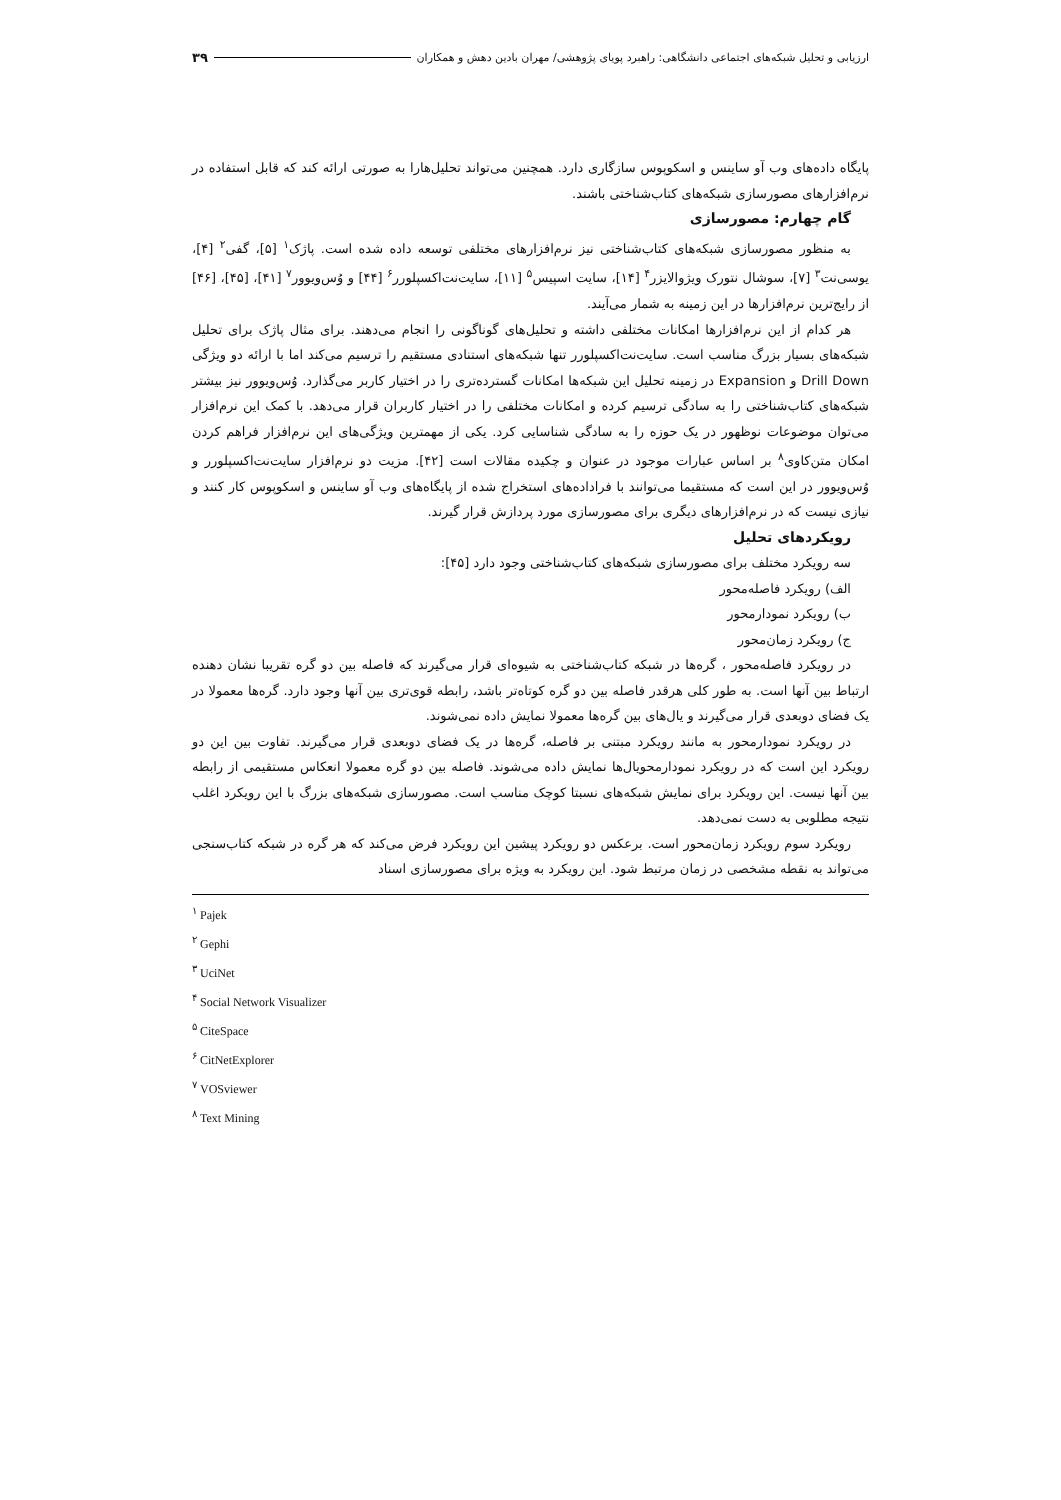ارزیابی و تحلیل شبکه‌های اجتماعی دانشگاهی: راهبرد پویای پژوهشی/ مهران بادین دهش و همکاران ۳۹
پایگاه داده‌های وب آو ساینس و اسکوپوس سازگاری دارد. همچنین می‌تواند تحلیل‌هارا به صورتی ارائه کند که قابل استفاده در نرم‌افزارهای مصورسازی شبکه‌های کتاب‌شناختی باشند.
گام چهارم: مصورسازی
به منظور مصورسازی شبکه‌های کتاب‌شناختی نیز نرم‌افزارهای مختلفی توسعه داده شده است. پاژک<sup>۱</sup> [۵]، گفی<sup>۲</sup> [۴]، یوسی‌نت<sup>۳</sup> [۷]، سوشال نتورک ویژوالایزر<sup>۴</sup> [۱۴]، سایت اسپیس<sup>۵</sup> [۱۱]، سایت‌نت‌اکسپلورر<sup>۶</sup> [۴۴] و وُس‌ویوور<sup>۷</sup> [۴۱]، [۴۵]، [۴۶] از رایج‌ترین نرم‌افزارها در این زمینه به شمار می‌آیند.
هر کدام از این نرم‌افزارها امکانات مختلفی داشته و تحلیل‌های گوناگونی را انجام می‌دهند. برای مثال پاژک برای تحلیل شبکه‌های بسیار بزرگ مناسب است. سایت‌نت‌اکسپلورر تنها شبکه‌های استنادی مستقیم را ترسیم می‌کند اما با ارائه دو ویژگی Drill Down و Expansion در زمینه تحلیل این شبکه‌ها امکانات گسترده‌تری را در اختیار کاربر می‌گذارد. وُس‌ویوور نیز بیشتر شبکه‌های کتاب‌شناختی را به سادگی ترسیم کرده و امکانات مختلفی را در اختیار کاربران قرار می‌دهد. با کمک این نرم‌افزار می‌توان موضوعات نوظهور در یک حوزه را به سادگی شناسایی کرد. یکی از مهمترین ویژگی‌های این نرم‌افزار فراهم کردن امکان متن‌کاوی<sup>۸</sup> بر اساس عبارات موجود در عنوان و چکیده مقالات است [۴۲]. مزیت دو نرم‌افزار سایت‌نت‌اکسپلورر و وُس‌ویوور در این است که مستقیما می‌توانند با فراداده‌های استخراج شده از پایگاه‌های وب آو ساینس و اسکوپوس کار کنند و نیازی نیست که در نرم‌افزارهای دیگری برای مصورسازی مورد پردازش قرار گیرند.
رویکردهای تحلیل
سه رویکرد مختلف برای مصورسازی شبکه‌های کتاب‌شناختی وجود دارد [۴۵]:
الف) رویکرد فاصله‌محور
ب) رویکرد نمودارمحور
ج) رویکرد زمان‌محور
در رویکرد فاصله‌محور ، گره‌ها در شبکه کتاب‌شناختی به شیوه‌ای قرار می‌گیرند که فاصله بین دو گره تقریبا نشان دهنده ارتباط بین آنها است. به طور کلی هرقدر فاصله بین دو گره کوتاه‌تر باشد، رابطه قوی‌تری بین آنها وجود دارد. گره‌ها معمولا در یک فضای دوبعدی قرار می‌گیرند و یال‌های بین گره‌ها معمولا نمایش داده نمی‌شوند.
در رویکرد نمودارمحور به مانند رویکرد مبتنی بر فاصله، گره‌ها در یک فضای دوبعدی قرار می‌گیرند. تفاوت بین این دو رویکرد این است که در رویکرد نمودارمحویال‌ها نمایش داده می‌شوند. فاصله بین دو گره معمولا انعکاس مستقیمی از رابطه بین آنها نیست. این رویکرد برای نمایش شبکه‌های نسبتا کوچک مناسب است. مصورسازی شبکه‌های بزرگ با این رویکرد اغلب نتیجه مطلوبی به دست نمی‌دهد.
رویکرد سوم رویکرد زمان‌محور است. برعکس دو رویکرد پیشین این رویکرد فرض می‌کند که هر گره در شبکه کتاب‌سنجی می‌تواند به نقطه مشخصی در زمان مرتبط شود. این رویکرد به ویژه برای مصورسازی اسناد
<sup>۱</sup> Pajek
<sup>۲</sup> Gephi
<sup>۳</sup> UciNet
<sup>۴</sup> Social Network Visualizer
<sup>۵</sup> CiteSpace
<sup>۶</sup> CitNetExplorer
<sup>۷</sup> VOSviewer
<sup>۸</sup> Text Mining